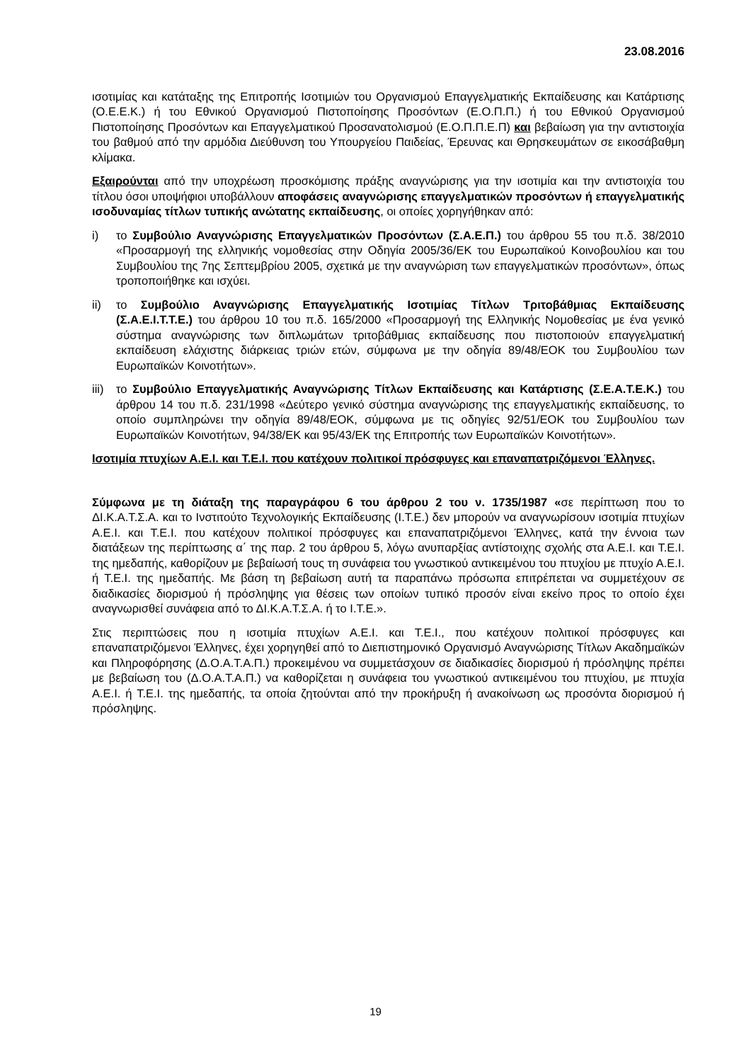23.08.2016
ισοτιμίας και κατάταξης της Επιτροπής Ισοτιμιών του Οργανισμού Επαγγελματικής Εκπαίδευσης και Κατάρτισης (Ο.Ε.Ε.Κ.) ή του Εθνικού Οργανισμού Πιστοποίησης Προσόντων (Ε.Ο.Π.Π.) ή του Εθνικού Οργανισμού Πιστοποίησης Προσόντων και Επαγγελματικού Προσανατολισμού (Ε.Ο.Π.Π.Ε.Π) και βεβαίωση για την αντιστοιχία του βαθμού από την αρμόδια Διεύθυνση του Υπουργείου Παιδείας, Έρευνας και Θρησκευμάτων σε εικοσάβαθμη κλίμακα.
Εξαιρούνται από την υποχρέωση προσκόμισης πράξης αναγνώρισης για την ισοτιμία και την αντιστοιχία του τίτλου όσοι υποψήφιοι υποβάλλουν αποφάσεις αναγνώρισης επαγγελματικών προσόντων ή επαγγελματικής ισοδυναμίας τίτλων τυπικής ανώτατης εκπαίδευσης, οι οποίες χορηγήθηκαν από:
i) το Συμβούλιο Αναγνώρισης Επαγγελματικών Προσόντων (Σ.Α.Ε.Π.) του άρθρου 55 του π.δ. 38/2010 «Προσαρμογή της ελληνικής νομοθεσίας στην Οδηγία 2005/36/ΕΚ του Ευρωπαϊκού Κοινοβουλίου και του Συμβουλίου της 7ης Σεπτεμβρίου 2005, σχετικά με την αναγνώριση των επαγγελματικών προσόντων», όπως τροποποιήθηκε και ισχύει.
ii) το Συμβούλιο Αναγνώρισης Επαγγελματικής Ισοτιμίας Τίτλων Τριτοβάθμιας Εκπαίδευσης (Σ.Α.Ε.Ι.Τ.Τ.Ε.) του άρθρου 10 του π.δ. 165/2000 «Προσαρμογή της Ελληνικής Νομοθεσίας με ένα γενικό σύστημα αναγνώρισης των διπλωμάτων τριτοβάθμιας εκπαίδευσης που πιστοποιούν επαγγελματική εκπαίδευση ελάχιστης διάρκειας τριών ετών, σύμφωνα με την οδηγία 89/48/ΕΟΚ του Συμβουλίου των Ευρωπαϊκών Κοινοτήτων».
iii) το Συμβούλιο Επαγγελματικής Αναγνώρισης Τίτλων Εκπαίδευσης και Κατάρτισης (Σ.Ε.Α.Τ.Ε.Κ.) του άρθρου 14 του π.δ. 231/1998 «Δεύτερο γενικό σύστημα αναγνώρισης της επαγγελματικής εκπαίδευσης, το οποίο συμπληρώνει την οδηγία 89/48/ΕΟΚ, σύμφωνα με τις οδηγίες 92/51/ΕΟΚ του Συμβουλίου των Ευρωπαϊκών Κοινοτήτων, 94/38/ΕΚ και 95/43/ΕΚ της Επιτροπής των Ευρωπαϊκών Κοινοτήτων».
Ισοτιμία πτυχίων Α.Ε.Ι. και Τ.Ε.Ι. που κατέχουν πολιτικοί πρόσφυγες και επαναπατριζόμενοι Έλληνες.
Σύμφωνα με τη διάταξη της παραγράφου 6 του άρθρου 2 του ν. 1735/1987 «σε περίπτωση που το ΔΙ.Κ.Α.Τ.Σ.Α. και το Ινστιτούτο Τεχνολογικής Εκπαίδευσης (Ι.Τ.Ε.) δεν μπορούν να αναγνωρίσουν ισοτιμία πτυχίων Α.Ε.Ι. και Τ.Ε.Ι. που κατέχουν πολιτικοί πρόσφυγες και επαναπατριζόμενοι Έλληνες, κατά την έννοια των διατάξεων της περίπτωσης α΄ της παρ. 2 του άρθρου 5, λόγω ανυπαρξίας αντίστοιχης σχολής στα Α.Ε.Ι. και Τ.Ε.Ι. της ημεδαπής, καθορίζουν με βεβαίωσή τους τη συνάφεια του γνωστικού αντικειμένου του πτυχίου με πτυχίο Α.Ε.Ι. ή Τ.Ε.Ι. της ημεδαπής. Με βάση τη βεβαίωση αυτή τα παραπάνω πρόσωπα επιτρέπεται να συμμετέχουν σε διαδικασίες διορισμού ή πρόσληψης για θέσεις των οποίων τυπικό προσόν είναι εκείνο προς το οποίο έχει αναγνωρισθεί συνάφεια από το ΔΙ.Κ.Α.Τ.Σ.Α. ή το Ι.Τ.Ε.».
Στις περιπτώσεις που η ισοτιμία πτυχίων Α.Ε.Ι. και Τ.Ε.Ι., που κατέχουν πολιτικοί πρόσφυγες και επαναπατριζόμενοι Έλληνες, έχει χορηγηθεί από το Διεπιστημονικό Οργανισμό Αναγνώρισης Τίτλων Ακαδημαϊκών και Πληροφόρησης (Δ.Ο.Α.Τ.Α.Π.) προκειμένου να συμμετάσχουν σε διαδικασίες διορισμού ή πρόσληψης πρέπει με βεβαίωση του (Δ.Ο.Α.Τ.Α.Π.) να καθορίζεται η συνάφεια του γνωστικού αντικειμένου του πτυχίου, με πτυχία Α.Ε.Ι. ή Τ.Ε.Ι. της ημεδαπής, τα οποία ζητούνται από την προκήρυξη ή ανακοίνωση ως προσόντα διορισμού ή πρόσληψης.
19